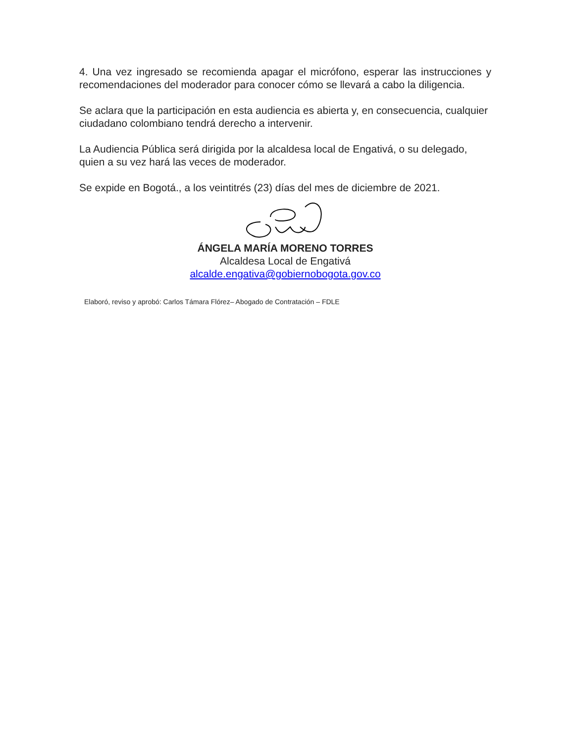4. Una vez ingresado se recomienda apagar el micrófono, esperar las instrucciones y recomendaciones del moderador para conocer cómo se llevará a cabo la diligencia.
Se aclara que la participación en esta audiencia es abierta y, en consecuencia, cualquier ciudadano colombiano tendrá derecho a intervenir.
La Audiencia Pública será dirigida por la alcaldesa local de Engativá, o su delegado, quien a su vez hará las veces de moderador.
Se expide en Bogotá., a los veintitrés (23) días del mes de diciembre de 2021.
ÁNGELA MARÍA MORENO TORRES
Alcaldesa Local de Engativá
alcalde.engativa@gobiernobogota.gov.co
Elaboró, reviso y aprobó: Carlos Támara Flórez– Abogado de Contratación – FDLE